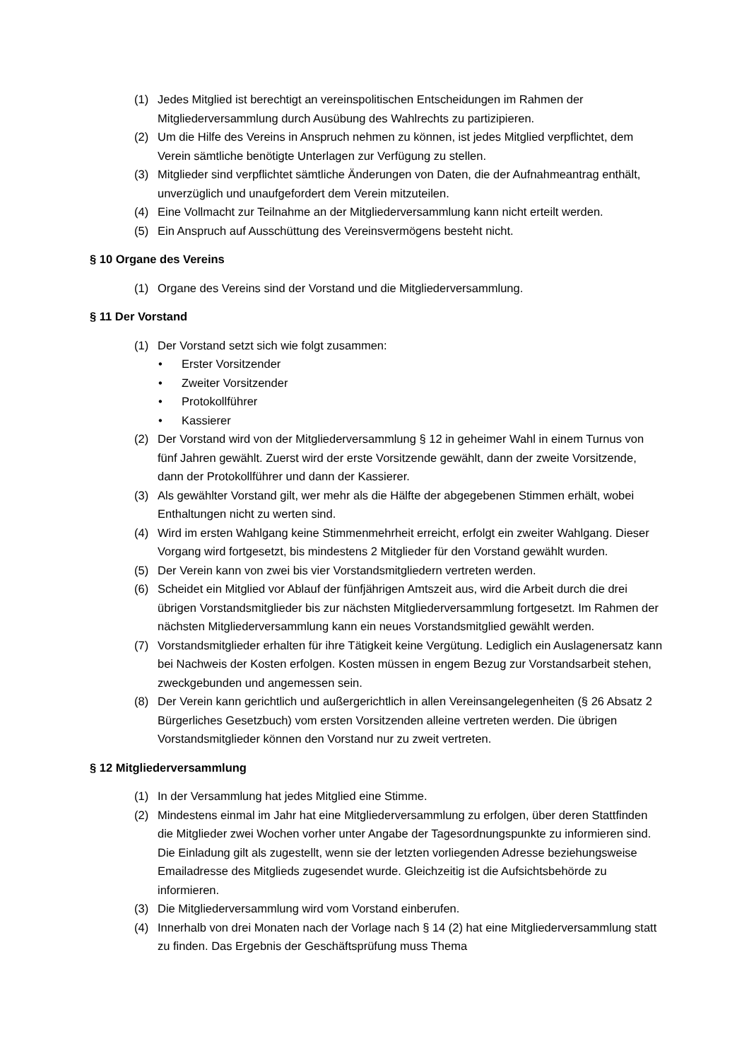(1) Jedes Mitglied ist berechtigt an vereinspolitischen Entscheidungen im Rahmen der Mitgliederversammlung durch Ausübung des Wahlrechts zu partizipieren.
(2) Um die Hilfe des Vereins in Anspruch nehmen zu können, ist jedes Mitglied verpflichtet, dem Verein sämtliche benötigte Unterlagen zur Verfügung zu stellen.
(3) Mitglieder sind verpflichtet sämtliche Änderungen von Daten, die der Aufnahmeantrag enthält, unverzüglich und unaufgefordert dem Verein mitzuteilen.
(4) Eine Vollmacht zur Teilnahme an der Mitgliederversammlung kann nicht erteilt werden.
(5) Ein Anspruch auf Ausschüttung des Vereinsvermögens besteht nicht.
§ 10 Organe des Vereins
(1) Organe des Vereins sind der Vorstand und die Mitgliederversammlung.
§ 11 Der Vorstand
(1) Der Vorstand setzt sich wie folgt zusammen:
• Erster Vorsitzender
• Zweiter Vorsitzender
• Protokollführer
• Kassierer
(2) Der Vorstand wird von der Mitgliederversammlung § 12 in geheimer Wahl in einem Turnus von fünf Jahren gewählt. Zuerst wird der erste Vorsitzende gewählt, dann der zweite Vorsitzende, dann der Protokollführer und dann der Kassierer.
(3) Als gewählter Vorstand gilt, wer mehr als die Hälfte der abgegebenen Stimmen erhält, wobei Enthaltungen nicht zu werten sind.
(4) Wird im ersten Wahlgang keine Stimmenmehrheit erreicht, erfolgt ein zweiter Wahlgang. Dieser Vorgang wird fortgesetzt, bis mindestens 2 Mitglieder für den Vorstand gewählt wurden.
(5) Der Verein kann von zwei bis vier Vorstandsmitgliedern vertreten werden.
(6) Scheidet ein Mitglied vor Ablauf der fünfjährigen Amtszeit aus, wird die Arbeit durch die drei übrigen Vorstandsmitglieder bis zur nächsten Mitgliederversammlung fortgesetzt. Im Rahmen der nächsten Mitgliederversammlung kann ein neues Vorstandsmitglied gewählt werden.
(7) Vorstandsmitglieder erhalten für ihre Tätigkeit keine Vergütung. Lediglich ein Auslagenersatz kann bei Nachweis der Kosten erfolgen. Kosten müssen in engem Bezug zur Vorstandsarbeit stehen, zweckgebunden und angemessen sein.
(8) Der Verein kann gerichtlich und außergerichtlich in allen Vereinsangelegenheiten (§ 26 Absatz 2 Bürgerliches Gesetzbuch) vom ersten Vorsitzenden alleine vertreten werden. Die übrigen Vorstandsmitglieder können den Vorstand nur zu zweit vertreten.
§ 12 Mitgliederversammlung
(1) In der Versammlung hat jedes Mitglied eine Stimme.
(2) Mindestens einmal im Jahr hat eine Mitgliederversammlung zu erfolgen, über deren Stattfinden die Mitglieder zwei Wochen vorher unter Angabe der Tagesordnungspunkte zu informieren sind. Die Einladung gilt als zugestellt, wenn sie der letzten vorliegenden Adresse beziehungsweise Emailadresse des Mitglieds zugesendet wurde. Gleichzeitig ist die Aufsichtsbehörde zu informieren.
(3) Die Mitgliederversammlung wird vom Vorstand einberufen.
(4) Innerhalb von drei Monaten nach der Vorlage nach § 14 (2) hat eine Mitgliederversammlung statt zu finden. Das Ergebnis der Geschäftsprüfung muss Thema